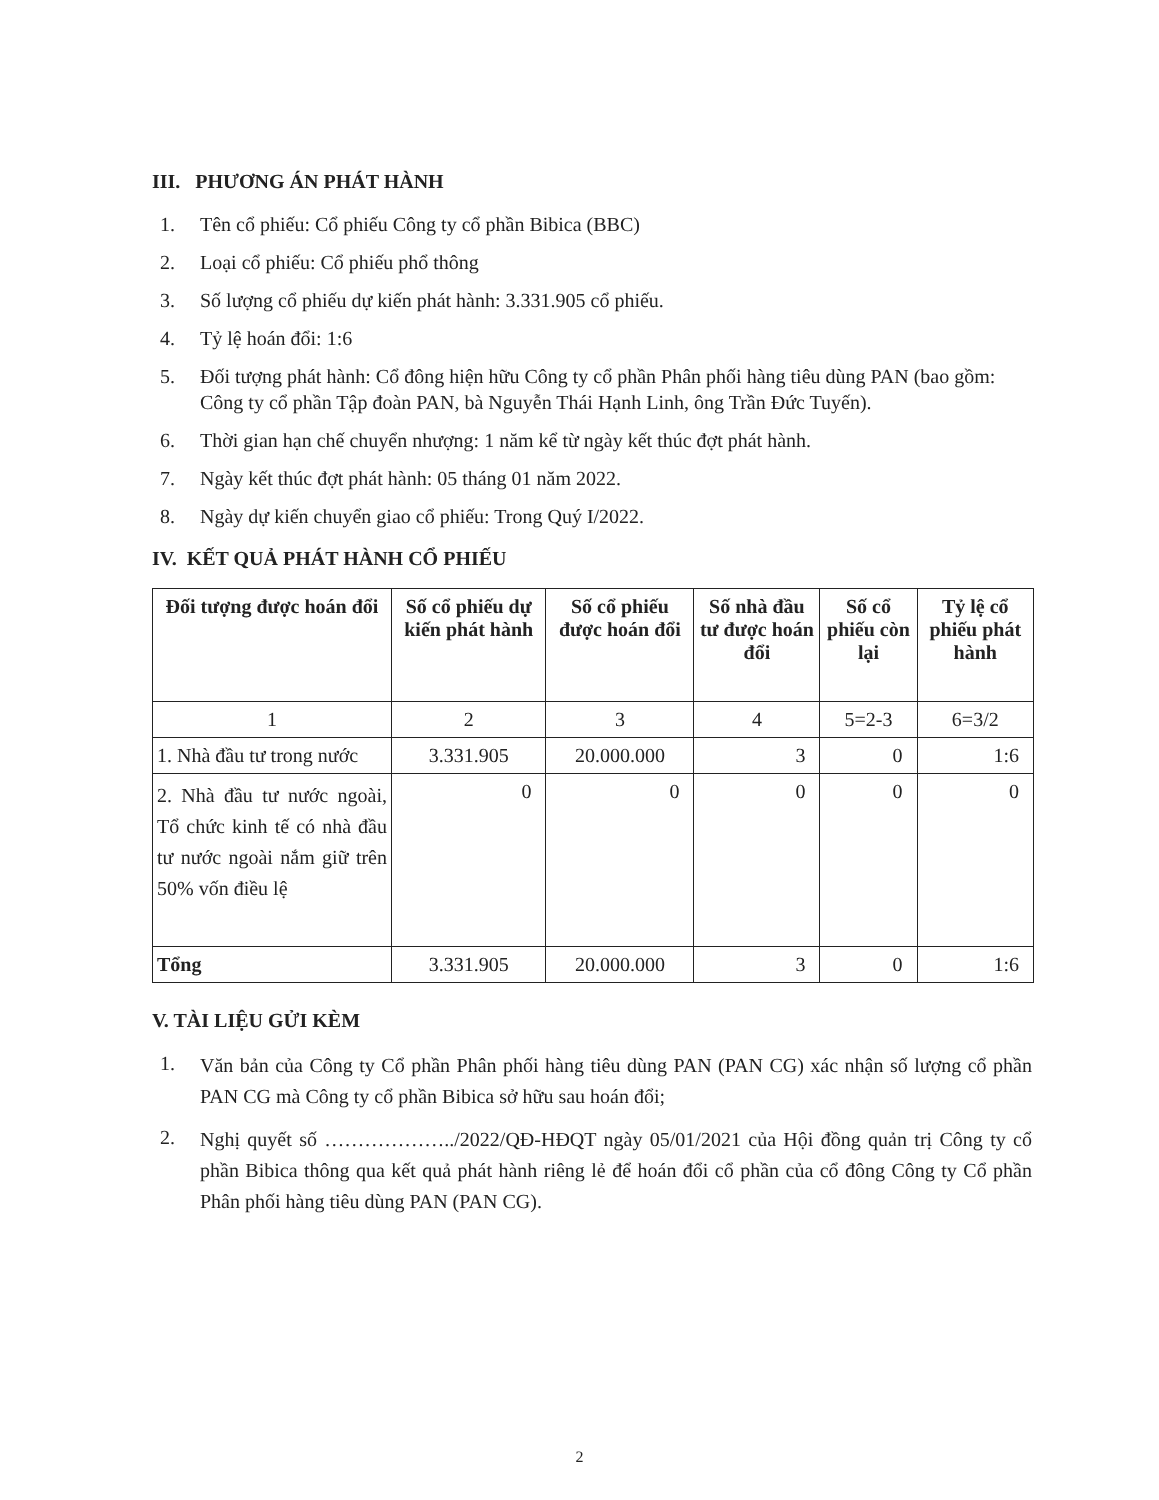III. PHƯƠNG ÁN PHÁT HÀNH
1. Tên cổ phiếu: Cổ phiếu Công ty cổ phần Bibica (BBC)
2. Loại cổ phiếu: Cổ phiếu phổ thông
3. Số lượng cổ phiếu dự kiến phát hành: 3.331.905 cổ phiếu.
4. Tỷ lệ hoán đổi: 1:6
5. Đối tượng phát hành: Cổ đông hiện hữu Công ty cổ phần Phân phối hàng tiêu dùng PAN (bao gồm: Công ty cổ phần Tập đoàn PAN, bà Nguyễn Thái Hạnh Linh, ông Trần Đức Tuyến).
6. Thời gian hạn chế chuyển nhượng: 1 năm kể từ ngày kết thúc đợt phát hành.
7. Ngày kết thúc đợt phát hành: 05 tháng 01 năm 2022.
8. Ngày dự kiến chuyển giao cổ phiếu: Trong Quý I/2022.
IV. KẾT QUẢ PHÁT HÀNH CỔ PHIẾU
| Đối tượng được hoán đổi | Số cổ phiếu dự kiến phát hành | Số cổ phiếu được hoán đổi | Số nhà đầu tư được hoán đổi | Số cổ phiếu còn lại | Tỷ lệ cổ phiếu phát hành |
| --- | --- | --- | --- | --- | --- |
| 1 | 2 | 3 | 4 | 5=2-3 | 6=3/2 |
| 1. Nhà đầu tư trong nước | 3.331.905 | 20.000.000 | 3 | 0 | 1:6 |
| 2. Nhà đầu tư nước ngoài, Tổ chức kinh tế có nhà đầu tư nước ngoài nắm giữ trên 50% vốn điều lệ | 0 | 0 | 0 | 0 | 0 |
| Tổng | 3.331.905 | 20.000.000 | 3 | 0 | 1:6 |
V. TÀI LIỆU GỬI KÈM
1. Văn bản của Công ty Cổ phần Phân phối hàng tiêu dùng PAN (PAN CG) xác nhận số lượng cổ phần PAN CG mà Công ty cổ phần Bibica sở hữu sau hoán đổi;
2. Nghị quyết số ………………../2022/QĐ-HĐQT ngày 05/01/2021 của Hội đồng quản trị Công ty cổ phần Bibica thông qua kết quả phát hành riêng lẻ để hoán đổi cổ phần của cổ đông Công ty Cổ phần Phân phối hàng tiêu dùng PAN (PAN CG).
2